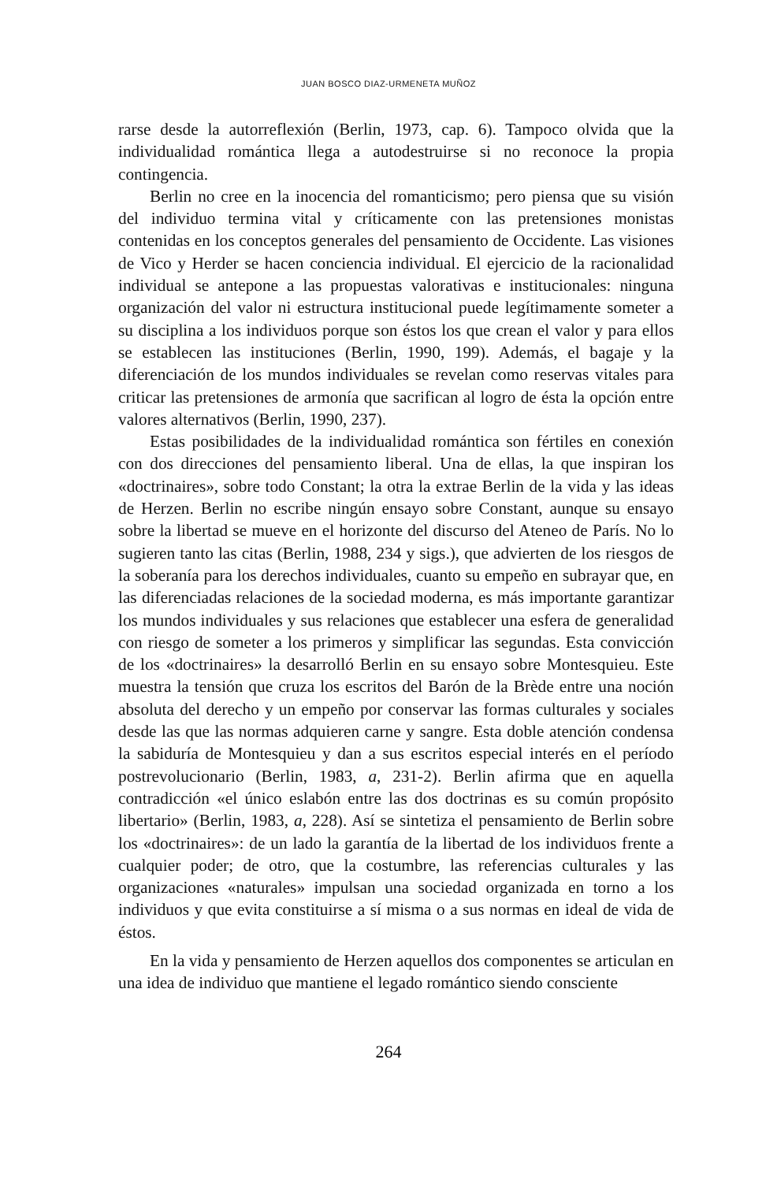JUAN BOSCO DIAZ-URMENETA MUÑOZ
rarse desde la autorreflexión (Berlin, 1973, cap. 6). Tampoco olvida que la individualidad romántica llega a autodestruirse si no reconoce la propia contingencia.
Berlin no cree en la inocencia del romanticismo; pero piensa que su visión del individuo termina vital y críticamente con las pretensiones monistas contenidas en los conceptos generales del pensamiento de Occidente. Las visiones de Vico y Herder se hacen conciencia individual. El ejercicio de la racionalidad individual se antepone a las propuestas valorativas e institucionales: ninguna organización del valor ni estructura institucional puede legítimamente someter a su disciplina a los individuos porque son éstos los que crean el valor y para ellos se establecen las instituciones (Berlin, 1990, 199). Además, el bagaje y la diferenciación de los mundos individuales se revelan como reservas vitales para criticar las pretensiones de armonía que sacrifican al logro de ésta la opción entre valores alternativos (Berlin, 1990, 237).
Estas posibilidades de la individualidad romántica son fértiles en conexión con dos direcciones del pensamiento liberal. Una de ellas, la que inspiran los «doctrinaires», sobre todo Constant; la otra la extrae Berlin de la vida y las ideas de Herzen. Berlin no escribe ningún ensayo sobre Constant, aunque su ensayo sobre la libertad se mueve en el horizonte del discurso del Ateneo de París. No lo sugieren tanto las citas (Berlin, 1988, 234 y sigs.), que advierten de los riesgos de la soberanía para los derechos individuales, cuanto su empeño en subrayar que, en las diferenciadas relaciones de la sociedad moderna, es más importante garantizar los mundos individuales y sus relaciones que establecer una esfera de generalidad con riesgo de someter a los primeros y simplificar las segundas. Esta convicción de los «doctrinaires» la desarrolló Berlin en su ensayo sobre Montesquieu. Este muestra la tensión que cruza los escritos del Barón de la Brède entre una noción absoluta del derecho y un empeño por conservar las formas culturales y sociales desde las que las normas adquieren carne y sangre. Esta doble atención condensa la sabiduría de Montesquieu y dan a sus escritos especial interés en el período postrevolucionario (Berlin, 1983, a, 231-2). Berlin afirma que en aquella contradicción «el único eslabón entre las dos doctrinas es su común propósito libertario» (Berlin, 1983, a, 228). Así se sintetiza el pensamiento de Berlin sobre los «doctrinaires»: de un lado la garantía de la libertad de los individuos frente a cualquier poder; de otro, que la costumbre, las referencias culturales y las organizaciones «naturales» impulsan una sociedad organizada en torno a los individuos y que evita constituirse a sí misma o a sus normas en ideal de vida de éstos.
En la vida y pensamiento de Herzen aquellos dos componentes se articulan en una idea de individuo que mantiene el legado romántico siendo consciente
264